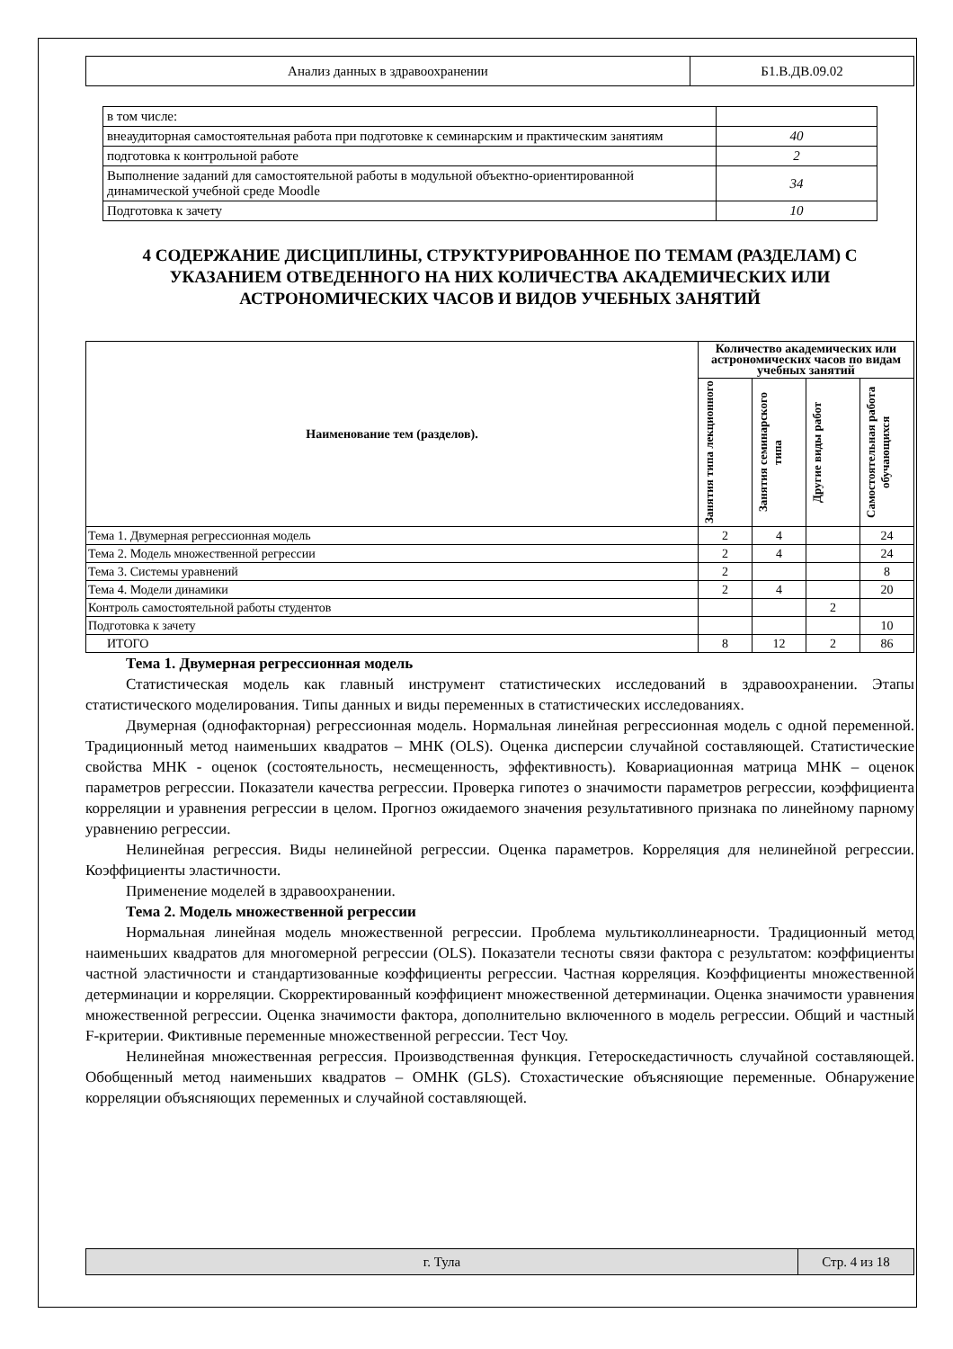| Анализ данных в здравоохранении | Б1.В.ДВ.09.02 |
| в том числе: | |
| внеаудиторная самостоятельная работа при подготовке к семинарским и практическим занятиям | 40 |
| подготовка к контрольной работе | 2 |
| Выполнение заданий для самостоятельной работы в модульной объектно-ориентированной динамической учебной среде Moodle | 34 |
| Подготовка к зачету | 10 |
4 СОДЕРЖАНИЕ ДИСЦИПЛИНЫ, СТРУКТУРИРОВАННОЕ ПО ТЕМАМ (РАЗДЕЛАМ) С УКАЗАНИЕМ ОТВЕДЕННОГО НА НИХ КОЛИЧЕСТВА АКАДЕМИЧЕСКИХ ИЛИ АСТРОНОМИЧЕСКИХ ЧАСОВ И ВИДОВ УЧЕБНЫХ ЗАНЯТИЙ
| Наименование тем (разделов). | Количество академических или астрономических часов по видам учебных занятий | | | |
| --- | --- | --- | --- | --- |
| | Занятия типа лекционного | Занятия семинарского типа | Другие виды работ | Самостоятельная работа обучающихся |
| Тема 1. Двумерная регрессионная модель | 2 | 4 | | 24 |
| Тема 2. Модель множественной регрессии | 2 | 4 | | 24 |
| Тема 3. Системы уравнений | 2 | | | 8 |
| Тема 4. Модели динамики | 2 | 4 | | 20 |
| Контроль самостоятельной работы студентов | | | 2 | |
| Подготовка к зачету | | | | 10 |
| ИТОГО | 8 | 12 | 2 | 86 |
Тема 1. Двумерная регрессионная модель
Статистическая модель как главный инструмент статистических исследований в здравоохранении. Этапы статистического моделирования. Типы данных и виды переменных в статистических исследованиях.
Двумерная (однофакторная) регрессионная модель. Нормальная линейная регрессионная модель с одной переменной. Традиционный метод наименьших квадратов – МНК (OLS). Оценка дисперсии случайной составляющей. Статистические свойства МНК - оценок (состоятельность, несмещенность, эффективность). Ковариационная матрица МНК – оценок параметров регрессии. Показатели качества регрессии. Проверка гипотез о значимости параметров регрессии, коэффициента корреляции и уравнения регрессии в целом. Прогноз ожидаемого значения результативного признака по линейному парному уравнению регрессии.
Нелинейная регрессия. Виды нелинейной регрессии. Оценка параметров. Корреляция для нелинейной регрессии. Коэффициенты эластичности.
Применение моделей в здравоохранении.
Тема 2. Модель множественной регрессии
Нормальная линейная модель множественной регрессии. Проблема мультиколлинеарности. Традиционный метод наименьших квадратов для многомерной регрессии (OLS). Показатели тесноты связи фактора с результатом: коэффициенты частной эластичности и стандартизованные коэффициенты регрессии. Частная корреляция. Коэффициенты множественной детерминации и корреляции. Скорректированный коэффициент множественной детерминации. Оценка значимости уравнения множественной регрессии. Оценка значимости фактора, дополнительно включенного в модель регрессии. Общий и частный F-критерии. Фиктивные переменные множественной регрессии. Тест Чоу.
Нелинейная множественная регрессия. Производственная функция. Гетероскедастичность случайной составляющей. Обобщенный метод наименьших квадратов – ОМНК (GLS). Стохастические объясняющие переменные. Обнаружение корреляции объясняющих переменных и случайной составляющей.
| г. Тула | Стр. 4 из 18 |